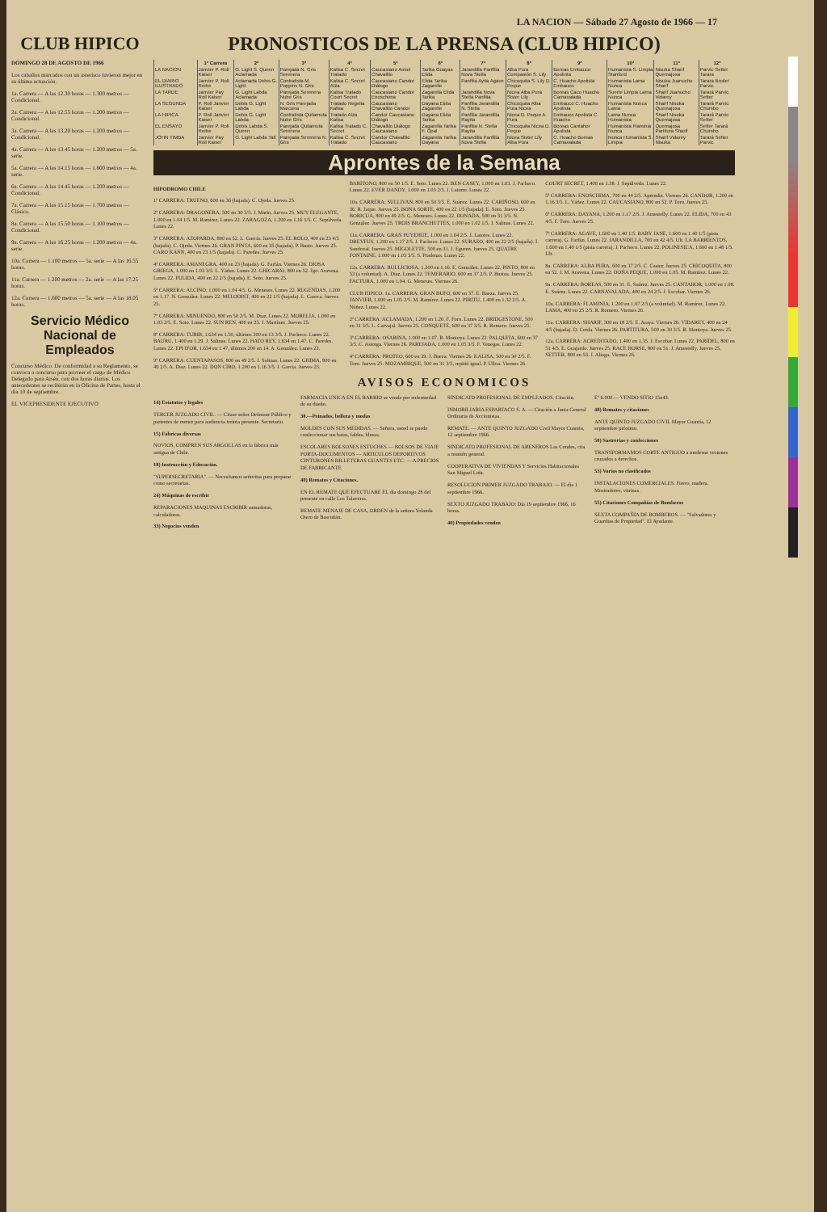LA NACION — Sábado 27 Agosto de 1966 — 17
CLUB HIPICO
DOMINGO 28 DE AGOSTO DE 1966
Los caballos marcados con un asterisco tuvieron mejor en su última actuación.
1a. Carrera — A las 12.30 horas — 1.300 metros — Condicional.
2a. Carrera — A las 12.55 horas — 1.200 metros — Condicional.
3a. Carrera — A las 13.20 horas — 1.200 metros — Condicional.
4a. Carrera — A las 13.45 horas — 1.200 metros — 5a. serie.
5a. Carrera — A las 14.15 horas — 1.800 metros — 4a. serie.
6a. Carrera — A las 14.45 horas — 1.200 metros — Condicional.
7a. Carrera — A las 15.15 horas — 1.700 metros — Clásico.
8a. Carrera — A las 15.50 horas — 1.100 metros — Condicional.
9a. Carrera — A las 16.25 horas — 1.200 metros — 4a. serie.
10a. Carrera — 1.100 metros — 5a. serie — A las 16.55 horas.
11a. Carrera — 1.200 metros — 2a. serie — A las 17.25 horas.
12a. Carrera — 1.600 metros — 5a. serie — A las 18.05 horas.
Servicio Médico Nacional de Empleados
Concurso Médico. De conformidad a su Reglamento, se convoca a concurso para proveer el cargo de Médico Delegado para Aisén, con dos horas diarias. Los antecedentes se recibirán en la Oficina de Partes, hasta el día 10 de septiembre.
EL VICEPRESIDENTE EJECUTIVO
PRONOSTICOS DE LA PRENSA (CLUB HIPICO)
| | 1ª Carrera | 2ª | 3ª | 4ª | 5ª | 6ª | 7ª | 8ª | 9ª | 10ª | 11ª | 12ª |
| --- | --- | --- | --- | --- | --- | --- | --- | --- | --- | --- | --- | --- |
| LA NACION | Janvier P. Roll Kaiser | G. Light S. Queen Aclamada | Parejada N. Gris Serenera | Kalisa C. Secret Tratado | Caucasiano Amiel Chavallilo | Tarika Guayas Elida | Jarandilla Panfilia Nova Stella | Alba Pura Compasión S. Lily | Boreas Embauco Apolinta | Humanista S. Limpia Stanford | Nisuka Sharif Quemajosa | Parvic Setter Tarara |
| EL DIARIO ILUSTRADO | Janvier P. Roll Reitre | Aclamada Debis G. Light | Contratista M. Poppins N. Gris | Kalisa C. Secret Alza | Caucasiano Candor Diálogo | Elida Tarika Zagarelle | Panfilia Ayita Agave | Chicoquita S. Lily D. Peque | C. Huacho Apolista Embauco | Humanista Lama Nunca | Nisuka Juanucho Sharif | Tarara Broiler Parvic |
| LA TARDE | Janvier Pay Roll Kaiser | G. Light Labda Aclamada | Parejada Serenera Nube Gris | Kalisa Tratado Court Secret | Caucasiano Candor Enoschima | Zagarella Elida Tarika | Jarandilla Nova Stella Panfilia | Nicea Alba Pura Sister Lily | Boreas Caco Huacho Carnavalada | Suerte Limpia Lama Nunca | Sharif Juanucho Vidarey | Tarará Parvic Setter |
| LA SEGUNDA | P. Roll Janvier Kaiser | Debis G. Light Labda | N. Gris Parejada Marcona | Tratado Negelia Kalisa | Caucasiano Chavallilo Candor | Dayana Elida Zagarelle | Panfilia Jarandilla N. Stella | Chicoquita Alba Pura Nicea | Embauco C. Huacho Apolista | Humanista Nunca Lama | Sharif Nisuka Quemajosa | Tarará Parvic Chumbo |
| LA HIPICA | P. Roll Janvier Kaiser | Debis G. Light Labda | Contratista Quilamuta Nube Gris | Tratado Alza Kalisa | Candor Caucasiano Diálogo | Dayana Elida Tarika | Panfilia Jarandilla Rayita | Nicea D. Peque A. Pura | Embauco Apolista C. Huacho | Lama Nunca Humanista | Sharif Nisuka Quemajosa | Tarará Parvic Setter |
| EL ENSAYO | Janvier P. Roll Reitre | Debis Labda S. Queen | Parejada Quilamuta Serenera | Kalisa Tratado C. Secret | Chavallilo Diálogo Caucasiano | Zagarella Tarika F. Opal | Panfilia N. Stella Rayita | Chicoquita Nicea D. Peque | Boreas Cantahor Apolista | Humanista Flaminia Nunca | Quemajosa Partitura Sharif | Setter Tarará Chumbo |
| JOHN TIMBA | Janvier Pay Roll Kaiser | G. Light Labda Tati | Parejada Serenera N. Gris | Kalisa C. Secret Tratado | Candor Chavallilo Caucasiano | Zagarella Tarika Dayana | Jarandilla Panfilia Nova Stella | Nicea Sister Lily Alba Pura | C. Huacho Boreas Carnavalada | Nunca Humanista S. Limpia | Sharif Vidarey Nisuka | Tarará Setter Parvic |
Aprontes de la Semana
HIPODROMO CHILE
1ª CARRERA: TRUENO, 600 en 36 (bajada). C. Ojeda. Jueves 25.
2ª CARRERA: DRAGONERA, 500 en 30 3/5. J. Marín. Jueves 25. MUY ELEGANTE, 1.000 en 1.04 1/5. M. Ramírez. Lunes 22. ZARAGOZA, 1.200 en 1.16 1/5. C. Sepúlveda. Lunes 22.
3ª CARRERA: AZOPARDA, 800 en 52. L. García. Jueves 25. EL ROLO, 400 en 23 4/5 (bajada). C. Ojeda. Viernes 26. GRAN PINTA, 600 en 35 (bajada). P. Busto. Jueves 25. CARO KANN, 400 en 23 1/5 (bajada). C. Paredes. Jueves 25.
4ª CARRERA: AMANEGRA, 400 en 23 (bajada). G. Farfán. Viernes 26. DIOSA GRIEGA, 1.000 en 1.03 3/5. L. Yáñez. Lunes 22. GHICARAI, 800 en 52. Jgo. Aravena. Lunes 22. PULIDA, 400 en 22 2/5 (bajada). E. Soto. Jueves 25.
5ª CARRERA: ALCINO, 1.000 en 1.04 4/5. G. Meneses. Lunes 22. RUGENDAS, 1.200 en 1.17. N. González. Lunes 22. MELODIST, 400 en 22 1/5 (bajada). L. Caroca. Jueves 25.
7ª CARRERA: MINUENDO, 800 en 50 2/5. M. Díaz. Lunes 22. MORELIA, 1.000 en 1.03 2/5. E. Soto. Lunes 22. SUN REN, 400 en 25. J. Martínez. Jueves 25.
8ª CARRERA: TUBIB, 1.634 en 1.50, últimos 200 en 13 3/5. J. Pacheco. Lunes 22. BAURU, 1.400 en 1.29. J. Salinas. Lunes 22. HATO REY, 1.634 en 1.47. C. Paredes. Lunes 22. EPI D'OR, 1.634 en 1.47, últimos 200 en 14. A. González. Lunes 22.
9ª CARRERA: CUENTAPASOS, 800 en 49 2/5. J. Solinas. Lunes 22. GHIMA, 800 en 49 2/5. A. Díaz. Lunes 22. DON CIRO, 1.200 en 1.16 3/5. J. García. Jueves 25. BARITONO, 800 en 50 1/5. E. Soto. Lunes 22. BEN CASEY, 1.000 en 1.03. J. Pacheco. Lunes 22. EVER DANDY, 1.000 en 1.03 2/5. J. Latorre. Lunes 22.
10a. CARRERA: SULLIVAN, 800 en 50 3/5. E. Suárez. Lunes 22. CARIÑOSO, 600 en 36. R. Jaque. Jueves 25. BONA SORTE, 400 en 22 1/5 (bajada). E. Soto. Jueves 25. BORICUA, 800 en 49 2/5. G. Meneses. Lunes 22. DONADA, 500 en 31 3/5. N. González. Jueves 25. TROIS BRANCHETTES, 1.000 en 1.02 1/5. J. Salinas. Lunes 22.
11a. CARRERA: GRAN PUYEHUE, 1.000 en 1.04 2/5. J. Latorre. Lunes 22. DREYFUS, 1.200 en 1.17 2/5. J. Pacheco. Lunes 22. SURAZO, 400 en 22 2/5 (bajada). I. Sandoval. Jueves 25. MIGOLETTE, 500 en 31. J. Eguren. Jueves 25. QUATRE FONTAINE, 1.000 en 1.03 3/5. S. Pradenas. Lunes 22.
12a. CARRERA: BULLICIOSA, 1.200 en 1.16. E. González. Lunes 22. PINTO, 800 en 53 (a voluntad). A. Díaz. Lunes 22. TEMERARIO, 600 en 37 2/5. P. Bustos. Jueves 25. FACTURA, 1.000 en 1.04. G. Meneses. Viernes 26.
CLUB HIPICO. 1a. CARRERA: GRAN BUFO, 600 en 37. E. Baeza. Jueves 25. JANVIER, 1.000 en 1.05 2/5. M. Ramírez. Lunes 22. PIRITU, 1.400 en 1.32 2/5. A. Núñez. Lunes 22.
2ª CARRERA: ACLAMADA, 1.200 en 1.20. F. Foro. Lunes 22. BRIDGESTONE, 500 en 31 3/5. L. Carvajal. Jueves 25. CONQUETE, 600 en 37 3/5. R. Romero. Jueves 25.
3ª CARRERA: OSARINA, 1.000 en 1.07. R. Montoya. Lunes 22. PALQUITA, 600 en 37 3/5. C. Astorga. Viernes 26. PAREJADA, 1.000 en 1.05 3/5. F. Venegas. Lunes 22.
4ª CARRERA: PROTEO, 600 en 39. J. Baeza. Viernes 26. KALISA, 500 en 30 2/5. F. Toro. Jueves 25. MOZAMBIQUE, 500 en 31 3/5, repitió igual. P. Ulloa. Viernes 26. COURT SECRET, 1.400 en 1.38. J. Sepúlveda. Lunes 22.
5ª CARRERA: ENOSCHIMA, 700 en 44 2/5. Aprendiz. Viernes 26. CANDOR, 1.200 en 1.16 3/5. L. Yáñez. Lunes 22. CAUCASIANO, 800 en 52. P. Toro. Jueves 25.
6ª CARRERA: DAYANA, 1.200 en 1.17 2/5. J. Amestelly. Lunes 22. ELIDA, 700 en 43 4/5. F. Toro. Jueves 25.
7ª CARRERA: AGAVE, 1.600 en 1.40 1/5. BABY JANE, 1.600 en 1.40 1/5 (pista carrera). G. Farfán. Lunes 22. JARANDILLA, 700 en 42 4/5. Ult. LA BARRIENTOS, 1.600 en 1.40 1/5 (pista carrera). J. Pacheco. Lunes 22. POLINESICA, 1.600 en 1.48 1/5. Ult.
8a. CARRERA: ALBA PURA, 600 en 37 2/5. C. Castor. Jueves 25. CHICOQUITA, 800 en 52. J. M. Aravena. Lunes 22. DOÑA PEQUE, 1.000 en 1.05. M. Ramírez. Lunes 22.
9a. CARRERA: BOREAS, 500 en 31. E. Suárez. Jueves 25. CANTAHOR, 1.000 en 1.08. E. Suárez. Lunes 22. CARNAVALADA, 400 en 24 2/5. J. Escobar. Viernes 26.
10a. CARRERA: FLAMINIA, 1.200 en 1.07 2/5 (a voluntad). M. Ramírez. Lunes 22. LAMA, 400 en 25 2/5. R. Romero. Viernes 26.
11a. CARRERA: SHARIF, 300 en 18 2/5. E. Araya. Viernes 26. VIDAREY, 400 en 24 4/5 (bajada). D. Cerda. Viernes 26. PARTITURA, 500 en 30 3/5. R. Montoya. Jueves 25.
12a. CARRERA: ACREDITADO, 1.400 en 1.35. J. Escobar. Lunes 22. PARIDEL, 800 en 51 4/5. E. Guajardo. Jueves 25. RACE HORSE, 800 en 51. J. Amestelly. Jueves 25. SETTER, 800 en 53. J. Aliaga. Viernes 26.
AVISOS ECONOMICOS
14) Estatutos y legales
TERCER JUZGADO CIVIL. — Cítase señor Defensor Público y parientes de menor para audiencia treinta presente. Secretario.
15) Fábricas diversas
NOVIOS, COMPREN SUS ARGOLLAS en la fábrica más antigua de Chile.
18) Instrucción y Educación.
"SUPERSECRETARIA". — Necesitamos señoritas para preparar como secretarias.
24) Máquinas de escribir
REPARACIONES MAQUINAS ESCRIBIR sumadoras, calculadoras.
33) Negocios venden
FARMACIA UNICA EN EL BARRIO se vende por enfermedad de su dueño.
38.—Peinados, belleza y modas
MOLDES CON SUS MEDIDAS. — Señora, usted se puede confeccionar sus batas, faldas, blusas.
ESCOLARES BOLSONES ESTUCHES — BOLSOS DE VIAJE PORTA-DOCUMENTOS — ARTICULOS DEPORTIVOS CINTURONES BILLETERAS GUANTES ETC. — A PRECIOS DE FABRICANTE
48) Remates y Citaciones.
EN EL REMATE QUE EFECTUARE EL día domingo 28 del presente en calle Los Talaveras.
REMATE MENAJE DE CASA, ORDEN de la señora Yolanda Otero de Bascuñán.
SINDICATO PROFESIONAL DE EMPLEADOS. Citación.
INMOBILIARIA ESPARTACO S. A. — Citación a Junta General Ordinaria de Accionistas.
REMATE. — ANTE QUINTO JUZGADO Civil Mayor Cuantía, 12 septiembre 1966.
SINDICATO PROFESIONAL DE ARENEROS Las Condes, cita a reunión general.
COOPERATIVA DE VIVIENDAS Y Servicios Habitacionales San Miguel Ltda.
RESOLUCION PRIMER JUZGADO TRABAJO. — El día 1 septiembre 1966.
SEXTO JUZGADO TRABAJO: Día 19 septiembre 1966, 16 horas.
40) Propiedades venden
Eº 6.000.— VENDO SITIO 15x43.
48) Remates y citaciones
ANTE QUINTO JUZGADO CIVIL Mayor Cuantía, 12 septiembre próximo.
50) Sastrerías y confecciones
TRANSFORMAMOS CORTE ANTIGUO a moderno vestones cruzados a derechos.
53) Varios no clasificados
INSTALACIONES COMERCIALES. Fierro, madera. Mostradores, vitrinas.
55) Citaciones Compañías de Bomberos
SEXTA COMPAÑIA DE BOMBEROS. — "Salvadores y Guardias de Propiedad". El Ayudante.